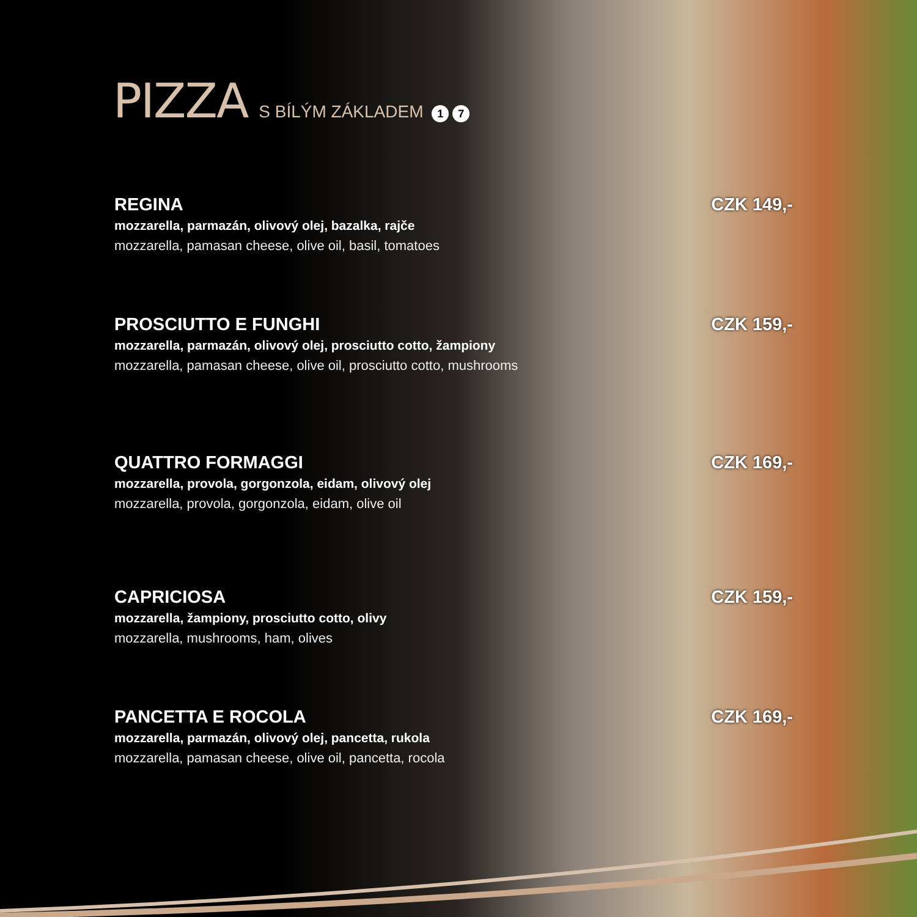PIZZA
S BÍLÝM ZÁKLADEM 1 7
REGINA
mozzarella, parmazán, olivový olej, bazalka, rajče
mozzarella, pamasan cheese, olive oil, basil, tomatoes
CZK 149,-
PROSCIUTTO E FUNGHI
mozzarella, parmazán, olivový olej, prosciutto cotto, žampiony
mozzarella, pamasan cheese, olive oil, prosciutto cotto, mushrooms
CZK 159,-
QUATTRO FORMAGGI
mozzarella, provola, gorgonzola, eidam, olivový olej
mozzarella, provola, gorgonzola, eidam, olive oil
CZK 169,-
CAPRICIOSA
mozzarella, žampiony, prosciutto cotto, olivy
mozzarella, mushrooms, ham, olives
CZK 159,-
PANCETTA E ROCOLA
mozzarella, parmazán, olivový olej, pancetta, rukola
mozzarella, pamasan cheese, olive oil, pancetta, rocola
CZK 169,-